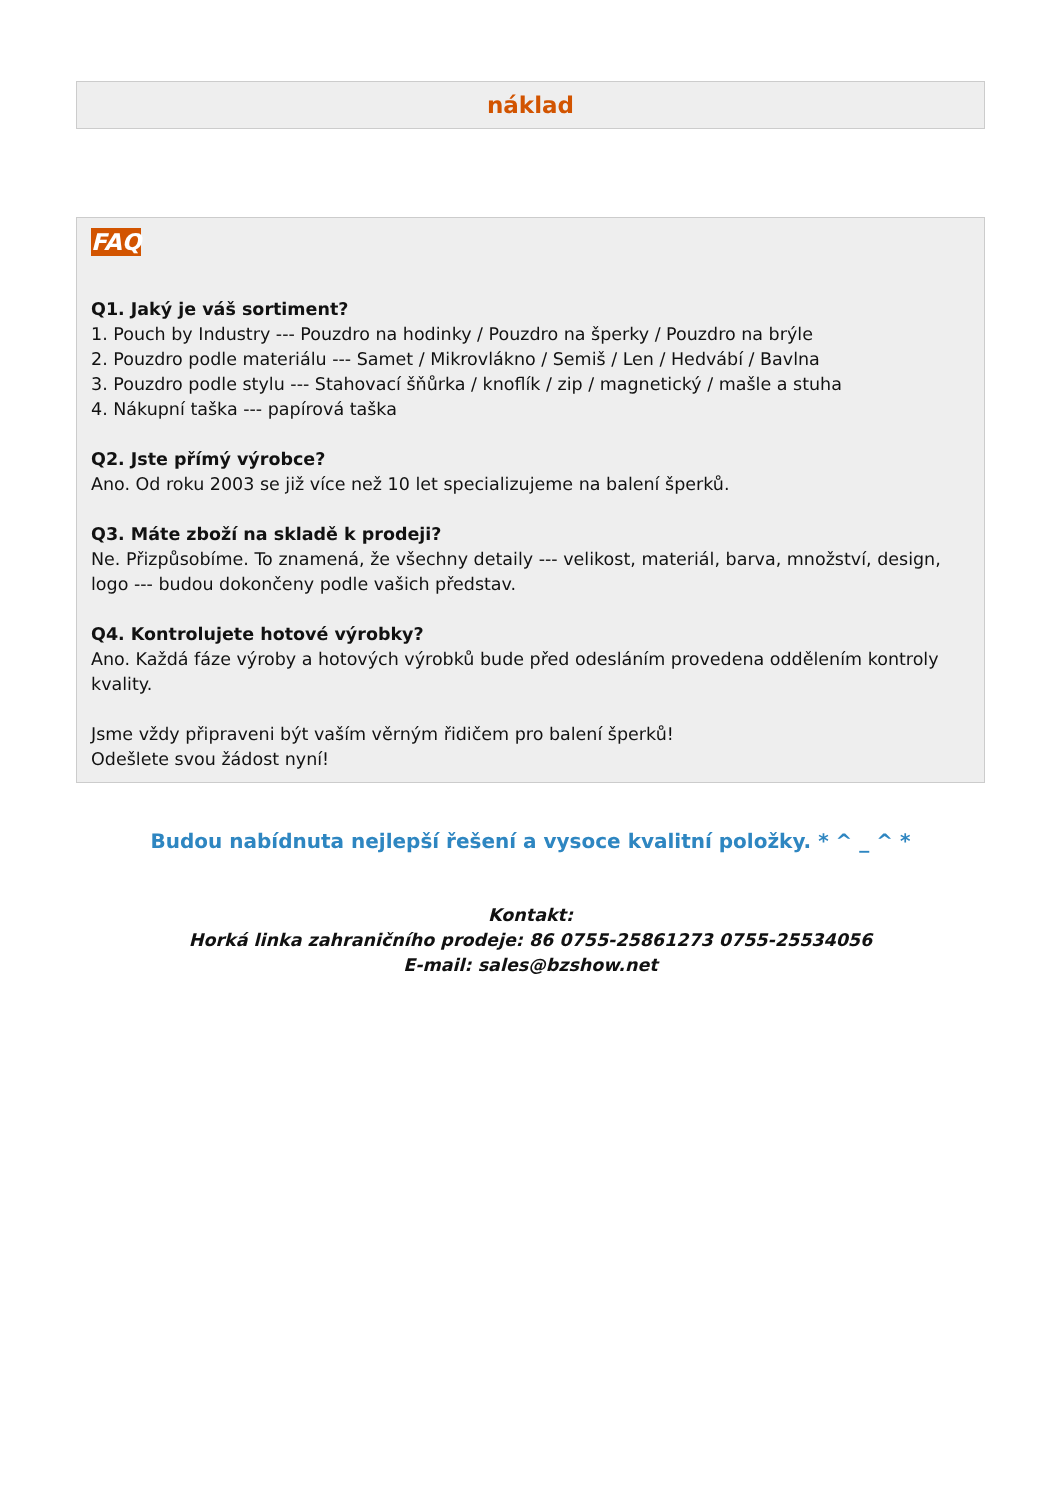náklad
FAQ
Q1. Jaký je váš sortiment?
1. Pouch by Industry --- Pouzdro na hodinky / Pouzdro na šperky / Pouzdro na brýle
2. Pouzdro podle materiálu --- Samet / Mikrovlákno / Semiš / Len / Hedvábí / Bavlna
3. Pouzdro podle stylu --- Stahovací šňůrka / knoflík / zip / magnetický / mašle a stuha
4. Nákupní taška --- papírová taška
Q2. Jste přímý výrobce?
Ano. Od roku 2003 se již více než 10 let specializujeme na balení šperků.
Q3. Máte zboží na skladě k prodeji?
Ne. Přizpůsobíme. To znamená, že všechny detaily --- velikost, materiál, barva, množství, design, logo --- budou dokončeny podle vašich představ.
Q4. Kontrolujete hotové výrobky?
Ano. Každá fáze výroby a hotových výrobků bude před odesláním provedena oddělením kontroly kvality.
Jsme vždy připraveni být vaším věrným řidičem pro balení šperků!
Odešlete svou žádost nyní!
Budou nabídnuta nejlepší řešení a vysoce kvalitní položky. * ^ _ ^ *
Kontakt:
Horká linka zahraničního prodeje: 86 0755-25861273 0755-25534056
E-mail: sales@bzshow.net